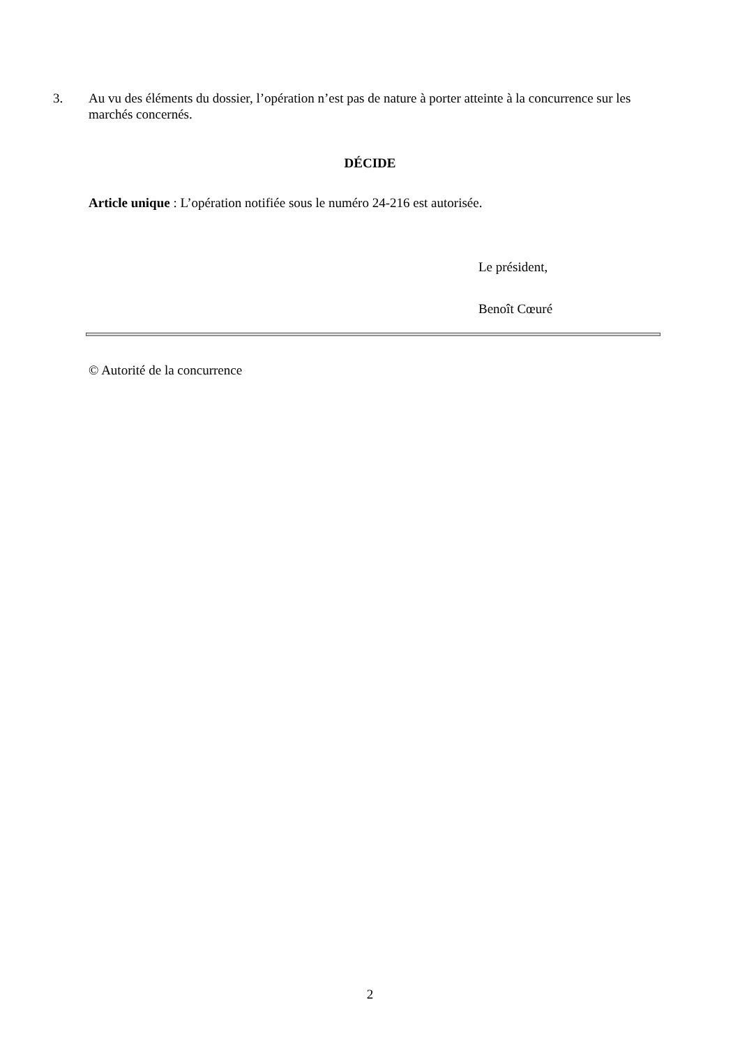3. Au vu des éléments du dossier, l’opération n’est pas de nature à porter atteinte à la concurrence sur les marchés concernés.
DÉCIDE
Article unique : L’opération notifiée sous le numéro 24-216 est autorisée.
Le président,
Benoît Cœuré
© Autorité de la concurrence
2